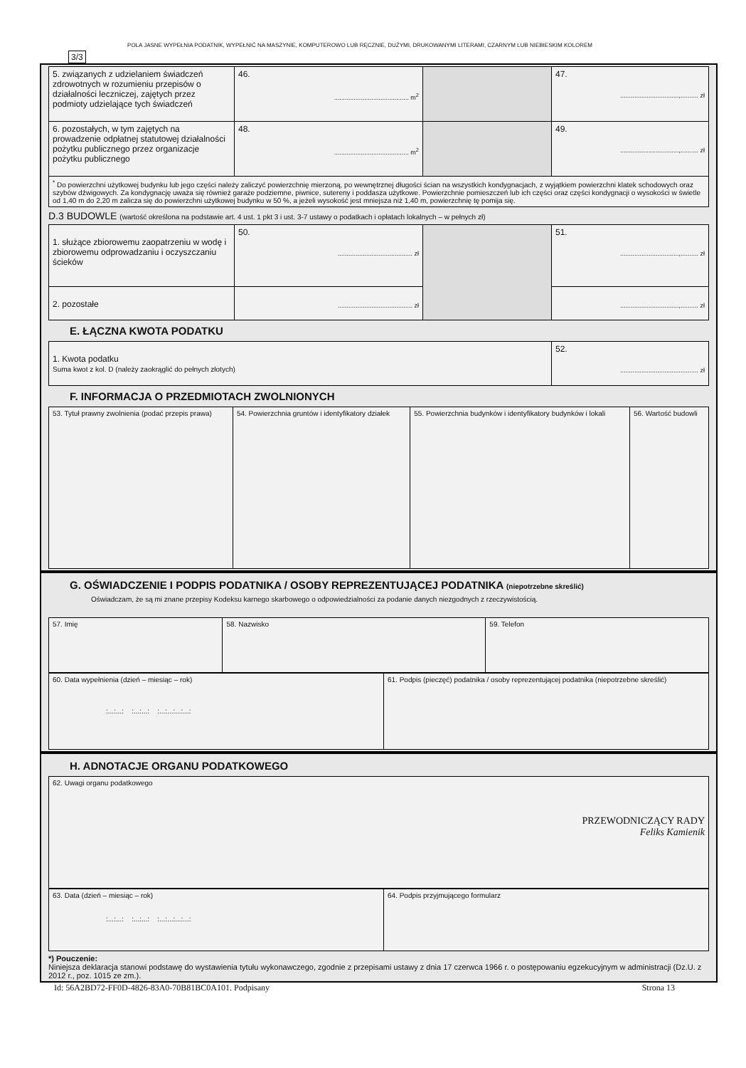POLA JASNE WYPEŁNIA PODATNIK, WYPEŁNIĆ NA MASZYNIE, KOMPUTEROWO LUB RĘCZNIE, DUŻYMI, DRUKOWANYMI LITERAMI, CZARNYM LUB NIEBIESKIM KOLOREM 3/3
| 5. związanych z udzielaniem świadczeń zdrowotnych w rozumieniu przepisów o działalności leczniczej, zajętych przez podmioty udzielające tych świadczeń | 46. .......................................... m<sup>2</sup> | | 47. .................................,.......... zł |
| 6. pozostałych, w tym zajętych na prowadzenie odpłatnej statutowej działalności pożytku publicznego przez organizacje pożytku publicznego | 48. .......................................... m<sup>2</sup> | | 49. .................................,.......... zł |
| <sup>*</sup> Do powierzchni użytkowej budynku lub jego części należy zaliczyć powierzchnię mierzoną, po wewnętrznej długości ścian na wszystkich kondygnacjach, z wyjątkiem powierzchni klatek schodowych oraz szybów dźwigowych. Za kondygnację uważa się również garaże podziemne, piwnice, sutereny i poddasza użytkowe. Powierzchnie pomieszczeń lub ich części oraz części kondygnacji o wysokości w świetle od 1,40 m do 2,20 m zalicza się do powierzchni użytkowej budynku w 50 %, a jeżeli wysokość jest mniejsza niż 1,40 m, powierzchnię tę pomija się. | | | |
D.3 BUDOWLE (wartość określona na podstawie art. 4 ust. 1 pkt 3 i ust. 3-7 ustawy o podatkach i opłatach lokalnych – w pełnych zł)
| 1. służące zbiorowemu zaopatrzeniu w wodę i zbiorowemu odprowadzaniu i oczyszczaniu ścieków | 50. .......................................... zł | | 51. .................................,.......... zł |
| 2. pozostałe | .......................................... zł | | .................................,.......... zł |
E. ŁĄCZNA KWOTA PODATKU
| 1. Kwota podatku Suma kwot z kol. D (należy zaokrąglić do pełnych złotych) | 52. ............................................ zł |
F. INFORMACJA O PRZEDMIOTACH ZWOLNIONYCH
| 53. Tytuł prawny zwolnienia (podać przepis prawa) | 54. Powierzchnia gruntów i identyfikatory działek | 55. Powierzchnia budynków i identyfikatory budynków i lokali | 56. Wartość budowli |
G. OŚWIADCZENIE I PODPIS PODATNIKA / OSOBY REPREZENTUJĄCEJ PODATNIKA (niepotrzebne skreślić)
Oświadczam, że są mi znane przepisy Kodeksu karnego skarbowego o odpowiedzialności za podanie danych niezgodnych z rzeczywistością.
| 57. Imię | 58. Nazwisko | 59. Telefon |
| 60. Data wypełnienia (dzień – miesiąc – rok) :...:...: :...:...: :...:...:...:...: | 61. Podpis (pieczęć) podatnika / osoby reprezentującej podatnika (niepotrzebne skreślić) |
H. ADNOTACJE ORGANU PODATKOWEGO
| 62. Uwagi organu podatkowego PRZEWODNICZĄCY RADY Feliks Kamienik |
| 63. Data (dzień – miesiąc – rok) :...:...: :...:...: :...:...:...:...: | 64. Podpis przyjmującego formularz |
*) Pouczenie:
Niniejsza deklaracja stanowi podstawę do wystawienia tytułu wykonawczego, zgodnie z przepisami ustawy z dnia 17 czerwca 1966 r. o postępowaniu egzekucyjnym w administracji (Dz.U. z 2012 r., poz. 1015 ze zm.).
Id: 56A2BD72-FF0D-4826-83A0-70B81BC0A101. Podpisany Strona 13